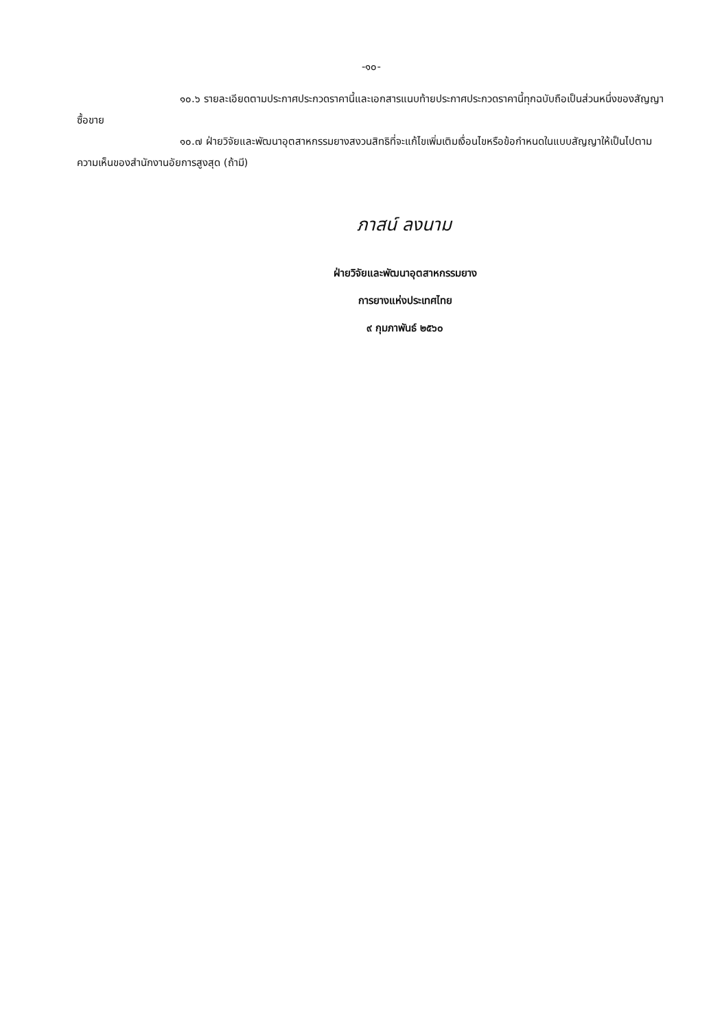-๑๐-
๑๐.๖ รายละเอียดตามประกาศประกวดราคานี้และเอกสารแนบท้ายประกาศประกวดราคานี้ทุกฉบับถือเป็นส่วนหนึ่งของสัญญาซื้อขาย
๑๐.๗ ฝ่ายวิจัยและพัฒนาอุตสาหกรรมยางสงวนสิทธิที่จะแก้ไขเพิ่มเติมเงื่อนไขหรือข้อกำหนดในแบบสัญญาให้เป็นไปตามความเห็นของสำนักงานอัยการสูงสุด (ถ้ามี)
ภาสน์ ลงนาม
ฝ่ายวิจัยและพัฒนาอุตสาหกรรมยาง
การยางแห่งประเทศไทย
๙ กุมภาพันธ์ ๒๕๖๐